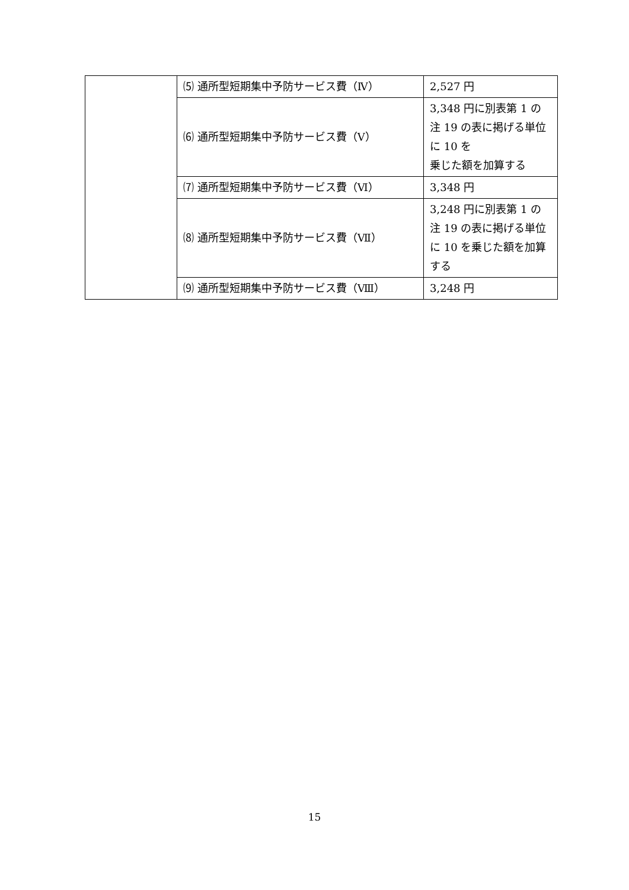| | ⑸ 通所型短期集中予防サービス費（Ⅳ） | 2,527 円 |
| | ⑹ 通所型短期集中予防サービス費（Ⅴ） | 3,348 円に別表第 1 の注 19 の表に掲げる単位に 10 を 乗じた額を加算する |
| | ⑺ 通所型短期集中予防サービス費（Ⅵ） | 3,348 円 |
| | ⑻ 通所型短期集中予防サービス費（Ⅶ） | 3,248 円に別表第 1 の注 19 の表に掲げる単位に 10 を乗じた額を加算する |
| | ⑼ 通所型短期集中予防サービス費（Ⅷ） | 3,248 円 |
15